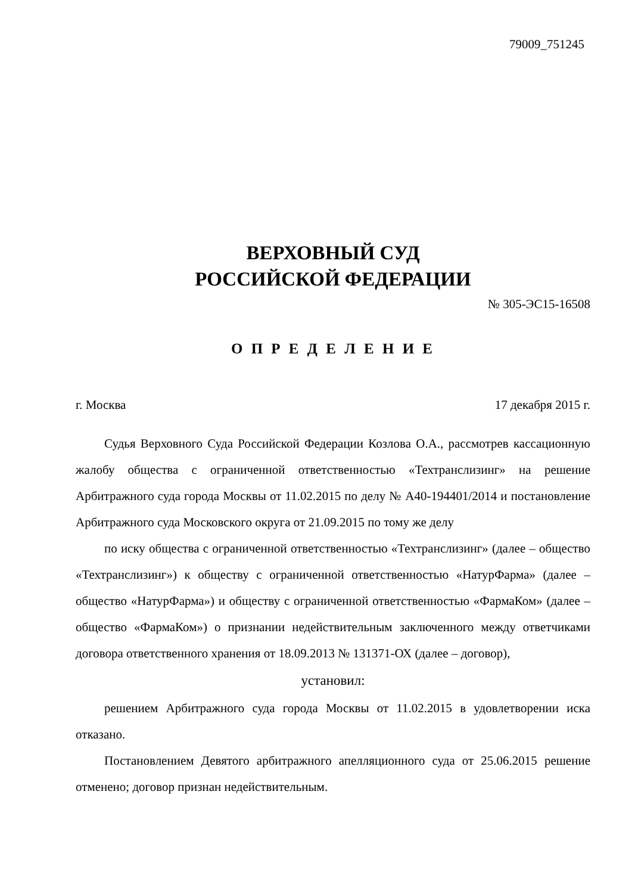79009_751245
ВЕРХОВНЫЙ СУД
РОССИЙСКОЙ ФЕДЕРАЦИИ
№ 305-ЭС15-16508
О П Р Е Д Е Л Е Н И Е
г. Москва 17 декабря 2015 г.
Судья Верховного Суда Российской Федерации Козлова О.А., рассмотрев кассационную жалобу общества с ограниченной ответственностью «Техтранслизинг» на решение Арбитражного суда города Москвы от 11.02.2015 по делу № А40-194401/2014 и постановление Арбитражного суда Московского округа от 21.09.2015 по тому же делу
по иску общества с ограниченной ответственностью «Техтранслизинг» (далее – общество «Техтранслизинг») к обществу с ограниченной ответственностью «НатурФарма» (далее – общество «НатурФарма») и обществу с ограниченной ответственностью «ФармаКом» (далее – общество «ФармаКом») о признании недействительным заключенного между ответчиками договора ответственного хранения от 18.09.2013 № 131371-ОХ (далее – договор),
установил:
решением Арбитражного суда города Москвы от 11.02.2015 в удовлетворении иска отказано.
Постановлением Девятого арбитражного апелляционного суда от 25.06.2015 решение отменено; договор признан недействительным.